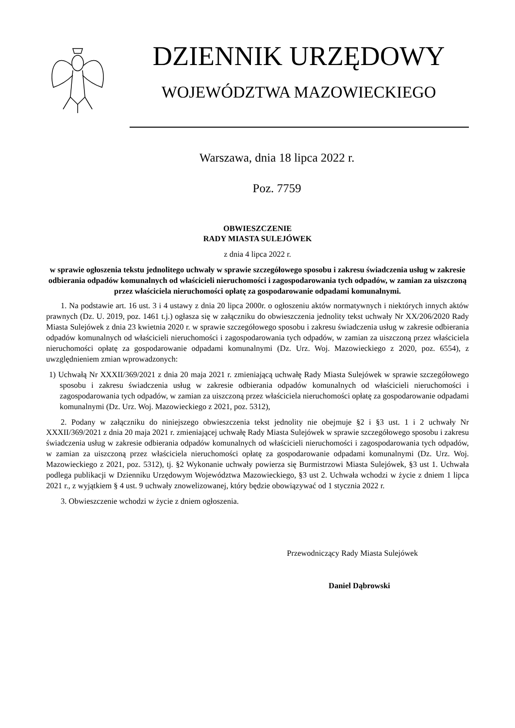DZIENNIK URZĘDOWY
WOJEWÓDZTWA MAZOWIECKIEGO
Warszawa, dnia 18 lipca 2022 r.
Poz. 7759
OBWIESZCZENIE
RADY MIASTA SULEJÓWEK
z dnia 4 lipca 2022 r.
w sprawie ogłoszenia tekstu jednolitego uchwały w sprawie szczegółowego sposobu i zakresu świadczenia usług w zakresie odbierania odpadów komunalnych od właścicieli nieruchomości i zagospodarowania tych odpadów, w zamian za uiszczoną przez właściciela nieruchomości opłatę za gospodarowanie odpadami komunalnymi.
1. Na podstawie art. 16 ust. 3 i 4 ustawy z dnia 20 lipca 2000r. o ogłoszeniu aktów normatywnych i niektórych innych aktów prawnych (Dz. U. 2019, poz. 1461 t.j.) ogłasza się w załączniku do obwieszczenia jednolity tekst uchwały Nr XX/206/2020 Rady Miasta Sulejówek z dnia 23 kwietnia 2020 r. w sprawie szczegółowego sposobu i zakresu świadczenia usług w zakresie odbierania odpadów komunalnych od właścicieli nieruchomości i zagospodarowania tych odpadów, w zamian za uiszczoną przez właściciela nieruchomości opłatę za gospodarowanie odpadami komunalnymi (Dz. Urz. Woj. Mazowieckiego z 2020, poz. 6554), z uwzględnieniem zmian wprowadzonych:
1) Uchwałą Nr XXXII/369/2021 z dnia 20 maja 2021 r. zmieniającą uchwałę Rady Miasta Sulejówek w sprawie szczegółowego sposobu i zakresu świadczenia usług w zakresie odbierania odpadów komunalnych od właścicieli nieruchomości i zagospodarowania tych odpadów, w zamian za uiszczoną przez właściciela nieruchomości opłatę za gospodarowanie odpadami komunalnymi (Dz. Urz. Woj. Mazowieckiego z 2021, poz. 5312),
2. Podany w załączniku do niniejszego obwieszczenia tekst jednolity nie obejmuje §2 i §3 ust. 1 i 2 uchwały Nr XXXII/369/2021 z dnia 20 maja 2021 r. zmieniającej uchwałę Rady Miasta Sulejówek w sprawie szczegółowego sposobu i zakresu świadczenia usług w zakresie odbierania odpadów komunalnych od właścicieli nieruchomości i zagospodarowania tych odpadów, w zamian za uiszczoną przez właściciela nieruchomości opłatę za gospodarowanie odpadami komunalnymi (Dz. Urz. Woj. Mazowieckiego z 2021, poz. 5312), tj. §2 Wykonanie uchwały powierza się Burmistrzowi Miasta Sulejówek, §3 ust 1. Uchwała podlega publikacji w Dzienniku Urzędowym Województwa Mazowieckiego, §3 ust 2. Uchwała wchodzi w życie z dniem 1 lipca 2021 r., z wyjątkiem § 4 ust. 9 uchwały znowelizowanej, który będzie obowiązywać od 1 stycznia 2022 r.
3. Obwieszczenie wchodzi w życie z dniem ogłoszenia.
Przewodniczący Rady Miasta Sulejówek
Daniel Dąbrowski